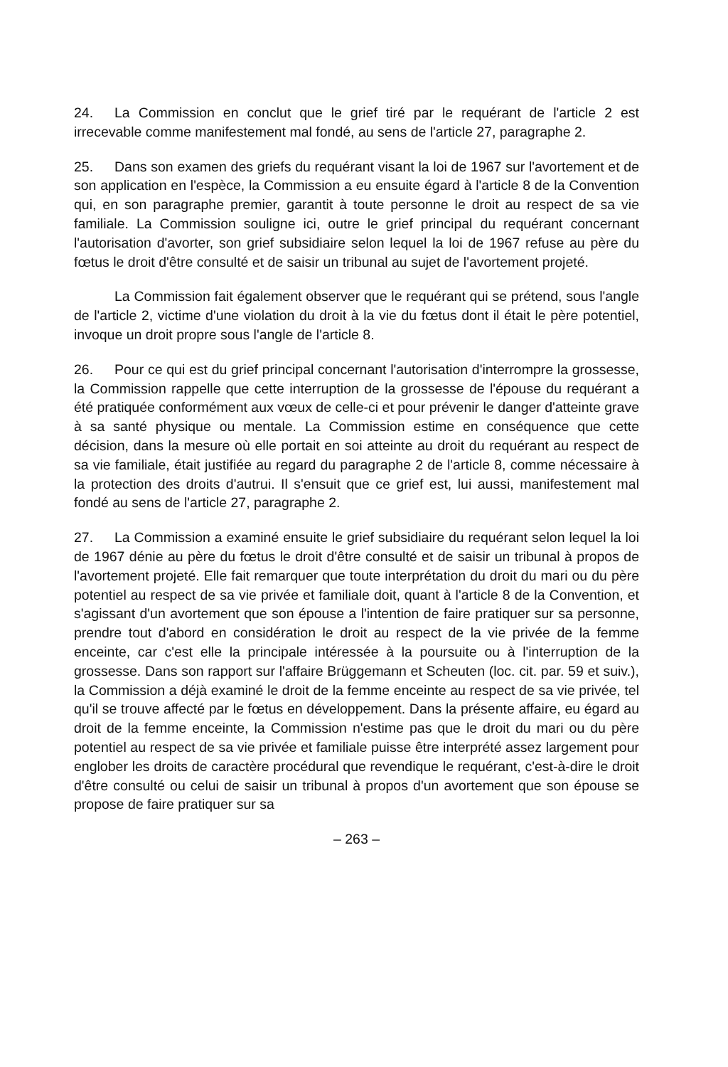24. La Commission en conclut que le grief tiré par le requérant de l'article 2 est irrecevable comme manifestement mal fondé, au sens de l'article 27, paragraphe 2.
25. Dans son examen des griefs du requérant visant la loi de 1967 sur l'avortement et de son application en l'espèce, la Commission a eu ensuite égard à l'article 8 de la Convention qui, en son paragraphe premier, garantit à toute personne le droit au respect de sa vie familiale. La Commission souligne ici, outre le grief principal du requérant concernant l'autorisation d'avorter, son grief subsidiaire selon lequel la loi de 1967 refuse au père du fœtus le droit d'être consulté et de saisir un tribunal au sujet de l'avortement projeté.
La Commission fait également observer que le requérant qui se prétend, sous l'angle de l'article 2, victime d'une violation du droit à la vie du fœtus dont il était le père potentiel, invoque un droit propre sous l'angle de l'article 8.
26. Pour ce qui est du grief principal concernant l'autorisation d'interrompre la grossesse, la Commission rappelle que cette interruption de la grossesse de l'épouse du requérant a été pratiquée conformément aux vœux de celle-ci et pour prévenir le danger d'atteinte grave à sa santé physique ou mentale. La Commission estime en conséquence que cette décision, dans la mesure où elle portait en soi atteinte au droit du requérant au respect de sa vie familiale, était justifiée au regard du paragraphe 2 de l'article 8, comme nécessaire à la protection des droits d'autrui. Il s'ensuit que ce grief est, lui aussi, manifestement mal fondé au sens de l'article 27, paragraphe 2.
27. La Commission a examiné ensuite le grief subsidiaire du requérant selon lequel la loi de 1967 dénie au père du fœtus le droit d'être consulté et de saisir un tribunal à propos de l'avortement projeté. Elle fait remarquer que toute interprétation du droit du mari ou du père potentiel au respect de sa vie privée et familiale doit, quant à l'article 8 de la Convention, et s'agissant d'un avortement que son épouse a l'intention de faire pratiquer sur sa personne, prendre tout d'abord en considération le droit au respect de la vie privée de la femme enceinte, car c'est elle la principale intéressée à la poursuite ou à l'interruption de la grossesse. Dans son rapport sur l'affaire Brüggemann et Scheuten (loc. cit. par. 59 et suiv.), la Commission a déjà examiné le droit de la femme enceinte au respect de sa vie privée, tel qu'il se trouve affecté par le fœtus en développement. Dans la présente affaire, eu égard au droit de la femme enceinte, la Commission n'estime pas que le droit du mari ou du père potentiel au respect de sa vie privée et familiale puisse être interprété assez largement pour englober les droits de caractère procédural que revendique le requérant, c'est-à-dire le droit d'être consulté ou celui de saisir un tribunal à propos d'un avortement que son épouse se propose de faire pratiquer sur sa
– 263 –